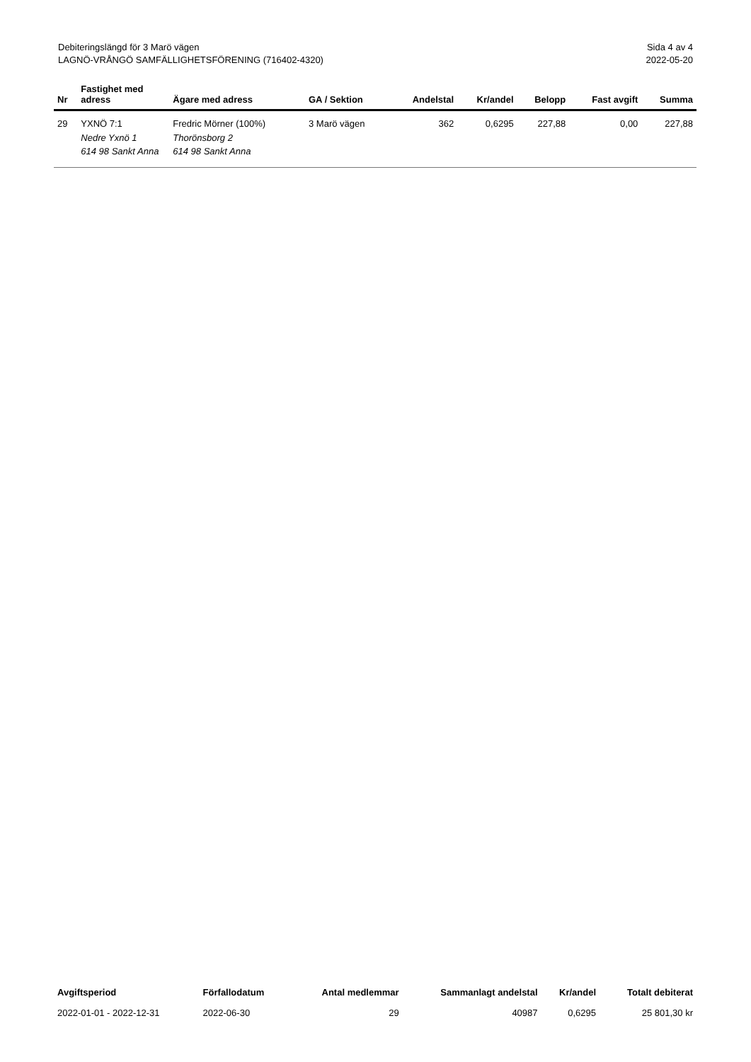Debiteringslängd för 3 Marö vägen
LAGNÖ-VRÅNGÖ SAMFÄLLIGHETSFÖRENING (716402-4320)
Sida 4 av 4
2022-05-20
| Nr | Fastighet med adress | Ägare med adress | GA / Sektion | Andelstal | Kr/andel | Belopp | Fast avgift | Summa |
| --- | --- | --- | --- | --- | --- | --- | --- | --- |
| 29 | YXNÖ 7:1 Nedre Yxnö 1 614 98 Sankt Anna | Fredric Mörner (100%) Thorönsborg 2 614 98 Sankt Anna | 3 Marö vägen | 362 | 0,6295 | 227,88 | 0,00 | 227,88 |
| Avgiftsperiod | Förfallodatum | Antal medlemmar | Sammanlagt andelstal | Kr/andel | Totalt debiterat |
| --- | --- | --- | --- | --- | --- |
| 2022-01-01 - 2022-12-31 | 2022-06-30 | 29 | 40987 | 0,6295 | 25 801,30 kr |